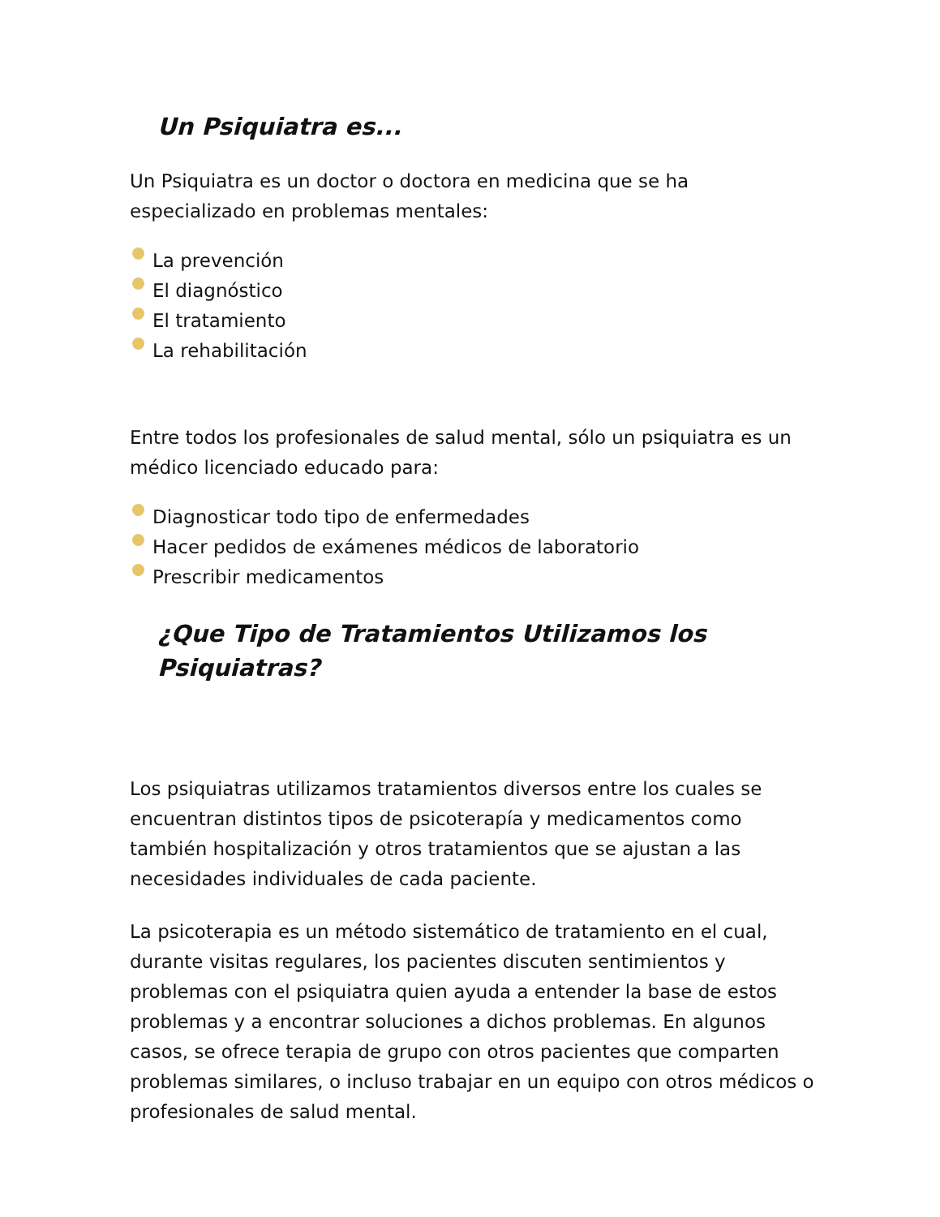Un Psiquiatra es...
Un Psiquiatra es un doctor o doctora en medicina que se ha especializado en problemas mentales:
La prevención
El diagnóstico
El tratamiento
La rehabilitación
Entre todos los profesionales de salud mental, sólo un psiquiatra es un médico licenciado educado para:
Diagnosticar todo tipo de enfermedades
Hacer pedidos de exámenes médicos de laboratorio
Prescribir medicamentos
¿Que Tipo de Tratamientos Utilizamos los Psiquiatras?
Los psiquiatras utilizamos tratamientos diversos entre los cuales se encuentran distintos tipos de psicoterapía y medicamentos como también hospitalización y otros tratamientos que se ajustan a las necesidades individuales de cada paciente.
La psicoterapia es un método sistemático de tratamiento en el cual, durante visitas regulares, los pacientes discuten sentimientos y problemas con el psiquiatra quien ayuda a entender la base de estos problemas y a encontrar soluciones a dichos problemas. En algunos casos, se ofrece terapia de grupo con otros pacientes que comparten problemas similares, o incluso trabajar en un equipo con otros médicos o profesionales de salud mental.